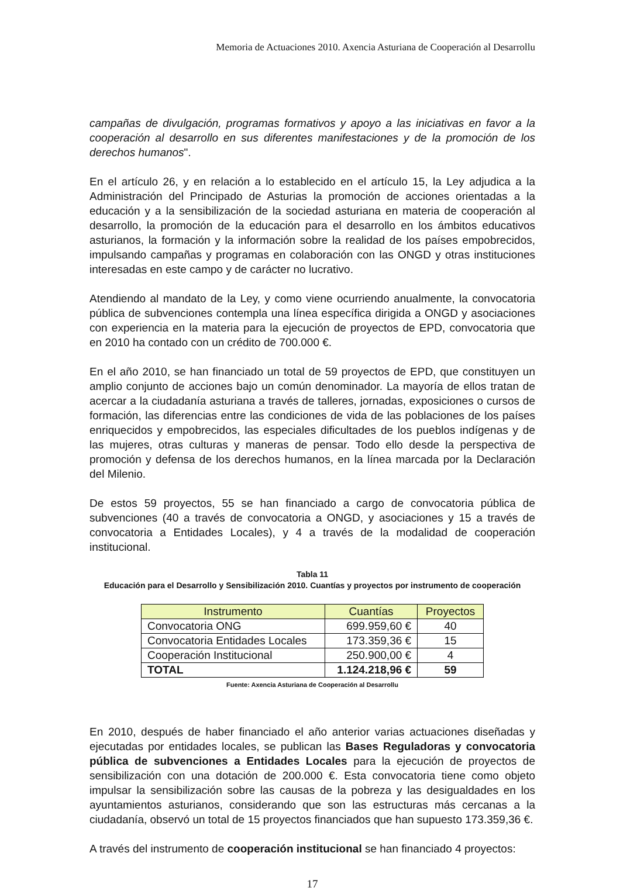Memoria de Actuaciones 2010. Axencia Asturiana de Cooperación al Desarrollu
campañas de divulgación, programas formativos y apoyo a las iniciativas en favor a la cooperación al desarrollo en sus diferentes manifestaciones y de la promoción de los derechos humanos".
En el artículo 26, y en relación a lo establecido en el artículo 15, la Ley adjudica a la Administración del Principado de Asturias la promoción de acciones orientadas a la educación y a la sensibilización de la sociedad asturiana en materia de cooperación al desarrollo, la promoción de la educación para el desarrollo en los ámbitos educativos asturianos, la formación y la información sobre la realidad de los países empobrecidos, impulsando campañas y programas en colaboración con las ONGD y otras instituciones interesadas en este campo y de carácter no lucrativo.
Atendiendo al mandato de la Ley, y como viene ocurriendo anualmente, la convocatoria pública de subvenciones contempla una línea específica dirigida a ONGD y asociaciones con experiencia en la materia para la ejecución de proyectos de EPD, convocatoria que en 2010 ha contado con un crédito de 700.000 €.
En el año 2010, se han financiado un total de 59 proyectos de EPD, que constituyen un amplio conjunto de acciones bajo un común denominador. La mayoría de ellos tratan de acercar a la ciudadanía asturiana a través de talleres, jornadas, exposiciones o cursos de formación, las diferencias entre las condiciones de vida de las poblaciones de los países enriquecidos y empobrecidos, las especiales dificultades de los pueblos indígenas y de las mujeres, otras culturas y maneras de pensar. Todo ello desde la perspectiva de promoción y defensa de los derechos humanos, en la línea marcada por la Declaración del Milenio.
De estos 59 proyectos, 55 se han financiado a cargo de convocatoria pública de subvenciones (40 a través de convocatoria a ONGD, y asociaciones y 15 a través de convocatoria a Entidades Locales), y 4 a través de la modalidad de cooperación institucional.
Tabla 11
Educación para el Desarrollo y Sensibilización 2010. Cuantías y proyectos por instrumento de cooperación
| Instrumento | Cuantías | Proyectos |
| --- | --- | --- |
| Convocatoria ONG | 699.959,60 € | 40 |
| Convocatoria Entidades Locales | 173.359,36 € | 15 |
| Cooperación Institucional | 250.900,00 € | 4 |
| TOTAL | 1.124.218,96 € | 59 |
Fuente: Axencia Asturiana de Cooperación al Desarrollu
En 2010, después de haber financiado el año anterior varias actuaciones diseñadas y ejecutadas por entidades locales, se publican las Bases Reguladoras y convocatoria pública de subvenciones a Entidades Locales para la ejecución de proyectos de sensibilización con una dotación de 200.000 €. Esta convocatoria tiene como objeto impulsar la sensibilización sobre las causas de la pobreza y las desigualdades en los ayuntamientos asturianos, considerando que son las estructuras más cercanas a la ciudadanía, observó un total de 15 proyectos financiados que han supuesto 173.359,36 €.
A través del instrumento de cooperación institucional se han financiado 4 proyectos:
17